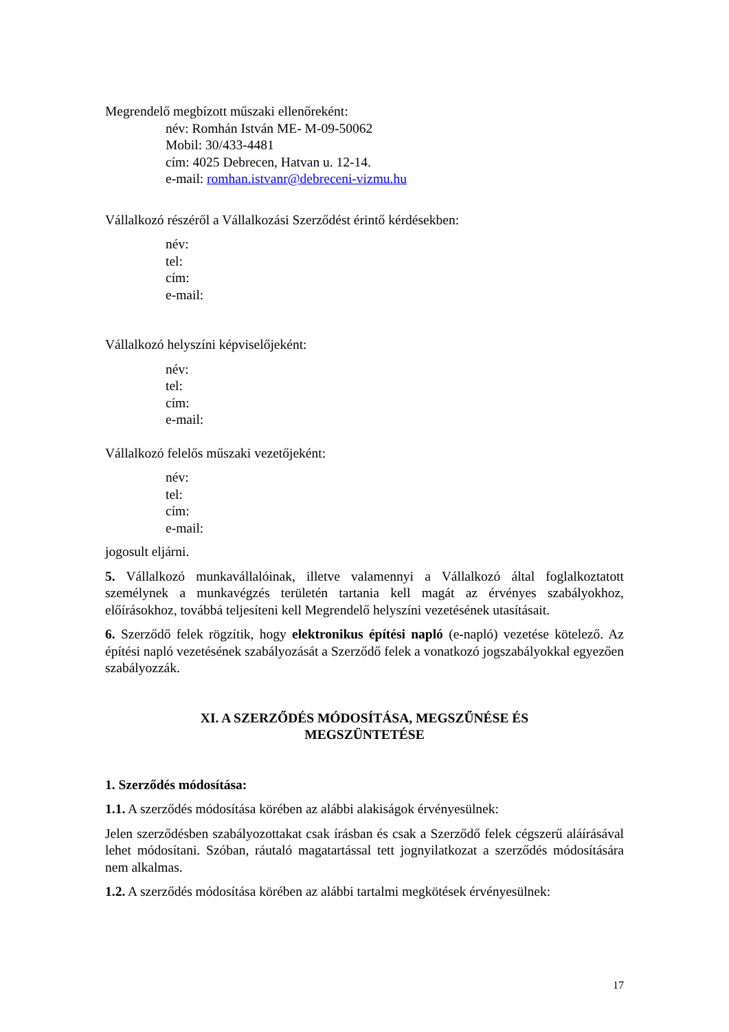Megrendelő megbízott műszaki ellenőreként:
név: Romhán István ME- M-09-50062
Mobil: 30/433-4481
cím: 4025 Debrecen, Hatvan u. 12-14.
e-mail: romhan.istvanr@debreceni-vizmu.hu
Vállalkozó részéről a Vállalkozási Szerződést érintő kérdésekben:
név:
tel:
cím:
e-mail:
Vállalkozó helyszíni képviselőjeként:
név:
tel:
cím:
e-mail:
Vállalkozó felelős műszaki vezetőjeként:
név:
tel:
cím:
e-mail:
jogosult eljárni.
5. Vállalkozó munkavállalóinak, illetve valamennyi a Vállalkozó által foglalkoztatott személynek a munkavégzés területén tartania kell magát az érvényes szabályokhoz, előírásokhoz, továbbá teljesíteni kell Megrendelő helyszíni vezetésének utasításait.
6. Szerződő felek rögzítik, hogy elektronikus építési napló (e-napló) vezetése kötelező. Az építési napló vezetésének szabályozását a Szerződő felek a vonatkozó jogszabályokkal egyezően szabályozzák.
XI. A SZERZŐDÉS MÓDOSÍTÁSA, MEGSZŰNÉSE ÉS
MEGSZÜNTETÉSE
1. Szerződés módosítása:
1.1. A szerződés módosítása körében az alábbi alakiságok érvényesülnek:
Jelen szerződésben szabályozottakat csak írásban és csak a Szerződő felek cégszerű aláírásával lehet módosítani. Szóban, ráutaló magatartással tett jognyilatkozat a szerződés módosítására nem alkalmas.
1.2. A szerződés módosítása körében az alábbi tartalmi megkötések érvényesülnek:
17